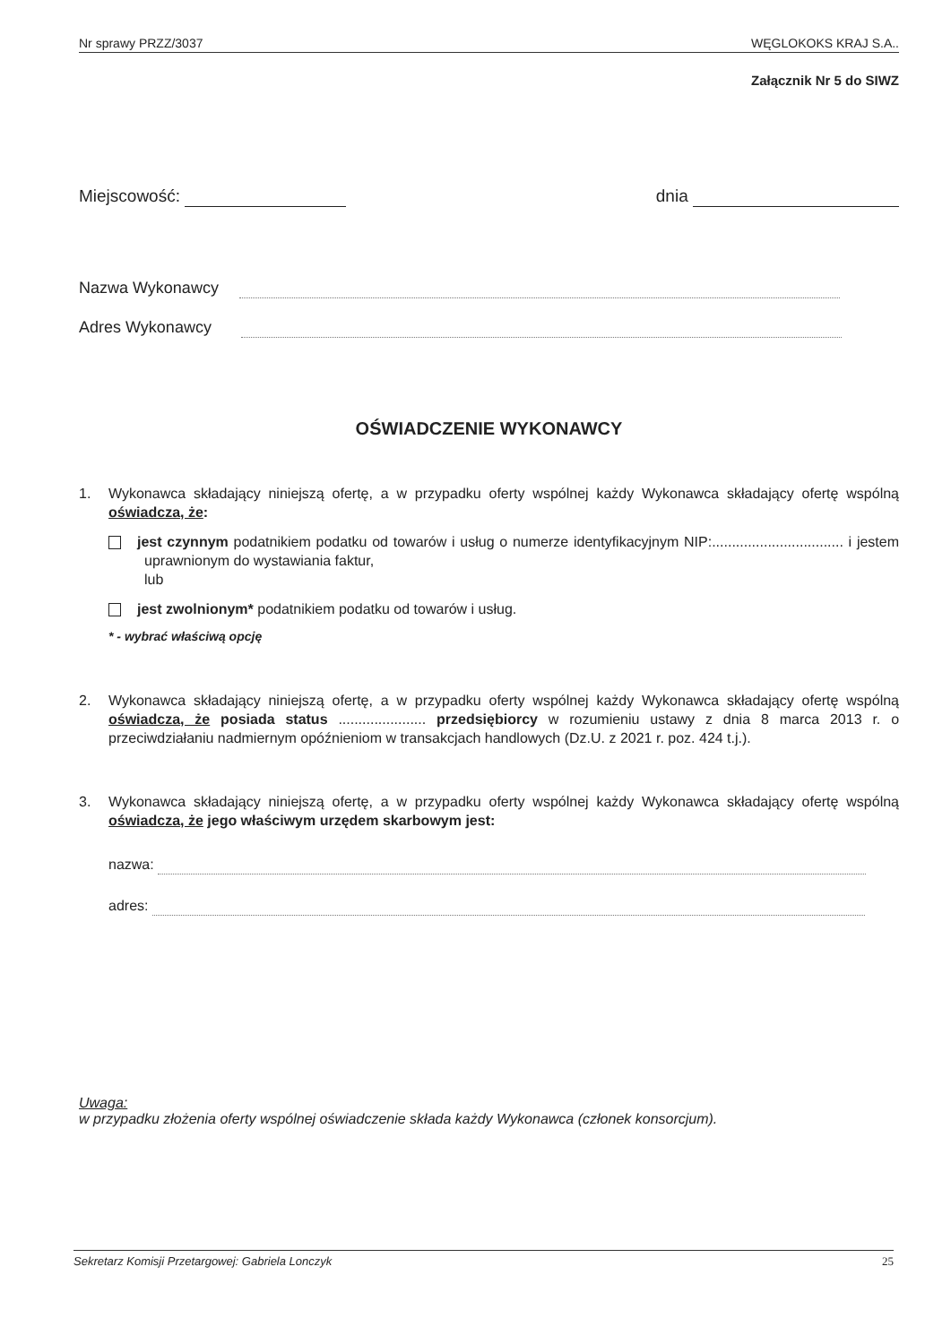Nr sprawy PRZZ/3037 WĘGLOKOKS KRAJ S.A..
Załącznik Nr 5 do SIWZ
Miejscowość: dnia
Nazwa Wykonawcy
Adres Wykonawcy
OŚWIADCZENIE WYKONAWCY
1. Wykonawca składający niniejszą ofertę, a w przypadku oferty wspólnej każdy Wykonawca składający ofertę wspólną oświadcza, że:
jest czynnym podatnikiem podatku od towarów i usług o numerze identyfikacyjnym NIP:................................. i jestem uprawnionym do wystawiania faktur,
lub
jest zwolnionym* podatnikiem podatku od towarów i usług.
* - wybrać właściwą opcję
2. Wykonawca składający niniejszą ofertę, a w przypadku oferty wspólnej każdy Wykonawca składający ofertę wspólną oświadcza, że posiada status ...................... przedsiębiorcy w rozumieniu ustawy z dnia 8 marca 2013 r. o przeciwdziałaniu nadmiernym opóźnieniom w transakcjach handlowych (Dz.U. z 2021 r. poz. 424 t.j.).
3. Wykonawca składający niniejszą ofertę, a w przypadku oferty wspólnej każdy Wykonawca składający ofertę wspólną oświadcza, że jego właściwym urzędem skarbowym jest:
nazwa:
adres:
Uwaga:
w przypadku złożenia oferty wspólnej oświadczenie składa każdy Wykonawca (członek konsorcjum).
Sekretarz Komisji Przetargowej: Gabriela Lonczyk 25